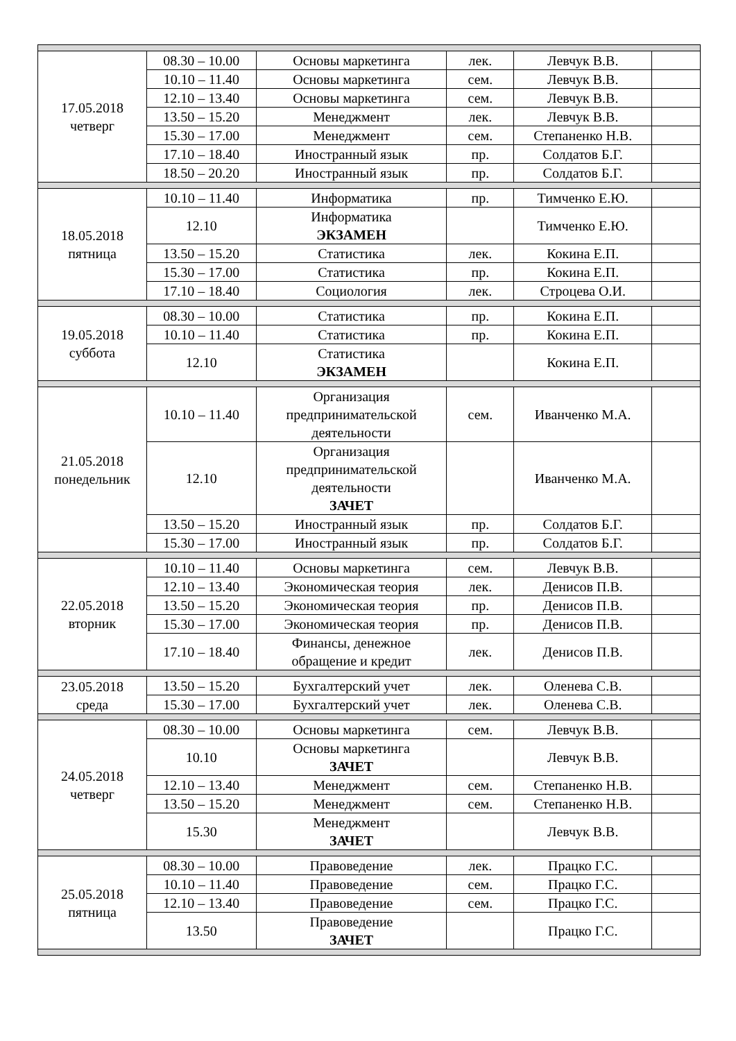| 17.05.2018 четверг | 08.30 – 10.00 | Основы маркетинга | лек. | Левчук В.В. | |
| | 10.10 – 11.40 | Основы маркетинга | сем. | Левчук В.В. | |
| | 12.10 – 13.40 | Основы маркетинга | сем. | Левчук В.В. | |
| | 13.50 – 15.20 | Менеджмент | лек. | Левчук В.В. | |
| | 15.30 – 17.00 | Менеджмент | сем. | Степаненко Н.В. | |
| | 17.10 – 18.40 | Иностранный язык | пр. | Солдатов Б.Г. | |
| | 18.50 – 20.20 | Иностранный язык | пр. | Солдатов Б.Г. | |
| 18.05.2018 пятница | 10.10 – 11.40 | Информатика | пр. | Тимченко Е.Ю. | |
| | 12.10 | Информатика ЭКЗАМЕН | | Тимченко Е.Ю. | |
| | 13.50 – 15.20 | Статистика | лек. | Кокина Е.П. | |
| | 15.30 – 17.00 | Статистика | пр. | Кокина Е.П. | |
| | 17.10 – 18.40 | Социология | лек. | Строцева О.И. | |
| 19.05.2018 суббота | 08.30 – 10.00 | Статистика | пр. | Кокина Е.П. | |
| | 10.10 – 11.40 | Статистика | пр. | Кокина Е.П. | |
| | 12.10 | Статистика ЭКЗАМЕН | | Кокина Е.П. | |
| 21.05.2018 понедельник | 10.10 – 11.40 | Организация предпринимательской деятельности | сем. | Иванченко М.А. | |
| | 12.10 | Организация предпринимательской деятельности ЗАЧЕТ | | Иванченко М.А. | |
| | 13.50 – 15.20 | Иностранный язык | пр. | Солдатов Б.Г. | |
| | 15.30 – 17.00 | Иностранный язык | пр. | Солдатов Б.Г. | |
| 22.05.2018 вторник | 10.10 – 11.40 | Основы маркетинга | сем. | Левчук В.В. | |
| | 12.10 – 13.40 | Экономическая теория | лек. | Денисов П.В. | |
| | 13.50 – 15.20 | Экономическая теория | пр. | Денисов П.В. | |
| | 15.30 – 17.00 | Экономическая теория | пр. | Денисов П.В. | |
| | 17.10 – 18.40 | Финансы, денежное обращение и кредит | лек. | Денисов П.В. | |
| 23.05.2018 среда | 13.50 – 15.20 | Бухгалтерский учет | лек. | Оленева С.В. | |
| | 15.30 – 17.00 | Бухгалтерский учет | лек. | Оленева С.В. | |
| 24.05.2018 четверг | 08.30 – 10.00 | Основы маркетинга | сем. | Левчук В.В. | |
| | 10.10 | Основы маркетинга ЗАЧЕТ | | Левчук В.В. | |
| | 12.10 – 13.40 | Менеджмент | сем. | Степаненко Н.В. | |
| | 13.50 – 15.20 | Менеджмент | сем. | Степаненко Н.В. | |
| | 15.30 | Менеджмент ЗАЧЕТ | | Левчук В.В. | |
| 25.05.2018 пятница | 08.30 – 10.00 | Правоведение | лек. | Працко Г.С. | |
| | 10.10 – 11.40 | Правоведение | сем. | Працко Г.С. | |
| | 12.10 – 13.40 | Правоведение | сем. | Працко Г.С. | |
| | 13.50 | Правоведение ЗАЧЕТ | | Працко Г.С. | |